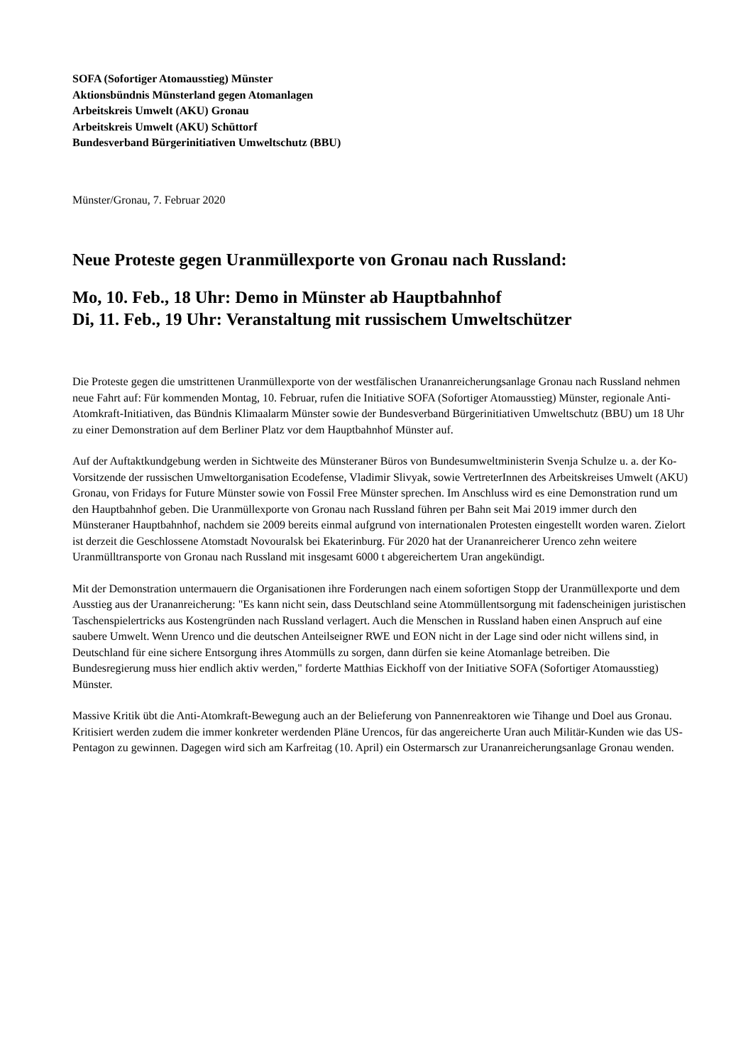SOFA (Sofortiger Atomausstieg) Münster
Aktionsbündnis Münsterland gegen Atomanlagen
Arbeitskreis Umwelt (AKU) Gronau
Arbeitskreis Umwelt (AKU) Schüttorf
Bundesverband Bürgerinitiativen Umweltschutz (BBU)
Münster/Gronau, 7. Februar 2020
Neue Proteste gegen Uranmüllexporte von Gronau nach Russland:
Mo, 10. Feb., 18 Uhr: Demo in Münster ab Hauptbahnhof
Di, 11. Feb., 19 Uhr: Veranstaltung mit russischem Umweltschützer
Die Proteste gegen die umstrittenen Uranmüllexporte von der westfälischen Urananreicherungsanlage Gronau nach Russland nehmen neue Fahrt auf: Für kommenden Montag, 10. Februar, rufen die Initiative SOFA (Sofortiger Atomausstieg) Münster, regionale Anti-Atomkraft-Initiativen, das Bündnis Klimaalarm Münster sowie der Bundesverband Bürgerinitiativen Umweltschutz (BBU) um 18 Uhr zu einer Demonstration auf dem Berliner Platz vor dem Hauptbahnhof Münster auf.
Auf der Auftaktkundgebung werden in Sichtweite des Münsteraner Büros von Bundesumweltministerin Svenja Schulze u. a. der Ko-Vorsitzende der russischen Umweltorganisation Ecodefense, Vladimir Slivyak, sowie VertreterInnen des Arbeitskreises Umwelt (AKU) Gronau, von Fridays for Future Münster sowie von Fossil Free Münster sprechen. Im Anschluss wird es eine Demonstration rund um den Hauptbahnhof geben. Die Uranmüllexporte von Gronau nach Russland führen per Bahn seit Mai 2019 immer durch den Münsteraner Hauptbahnhof, nachdem sie 2009 bereits einmal aufgrund von internationalen Protesten eingestellt worden waren. Zielort ist derzeit die Geschlossene Atomstadt Novouralsk bei Ekaterinburg. Für 2020 hat der Urananreicherer Urenco zehn weitere Uranmülltransporte von Gronau nach Russland mit insgesamt 6000 t abgereichertem Uran angekündigt.
Mit der Demonstration untermauern die Organisationen ihre Forderungen nach einem sofortigen Stopp der Uranmüllexporte und dem Ausstieg aus der Urananreicherung: "Es kann nicht sein, dass Deutschland seine Atommüllentsorgung mit fadenscheinigen juristischen Taschenspielertricks aus Kostengründen nach Russland verlagert. Auch die Menschen in Russland haben einen Anspruch auf eine saubere Umwelt. Wenn Urenco und die deutschen Anteilseigner RWE und EON nicht in der Lage sind oder nicht willens sind, in Deutschland für eine sichere Entsorgung ihres Atommülls zu sorgen, dann dürfen sie keine Atomanlage betreiben. Die Bundesregierung muss hier endlich aktiv werden," forderte Matthias Eickhoff von der Initiative SOFA (Sofortiger Atomausstieg) Münster.
Massive Kritik übt die Anti-Atomkraft-Bewegung auch an der Belieferung von Pannenreaktoren wie Tihange und Doel aus Gronau. Kritisiert werden zudem die immer konkreter werdenden Pläne Urencos, für das angereicherte Uran auch Militär-Kunden wie das US-Pentagon zu gewinnen. Dagegen wird sich am Karfreitag (10. April) ein Ostermarsch zur Urananreicherungsanlage Gronau wenden.